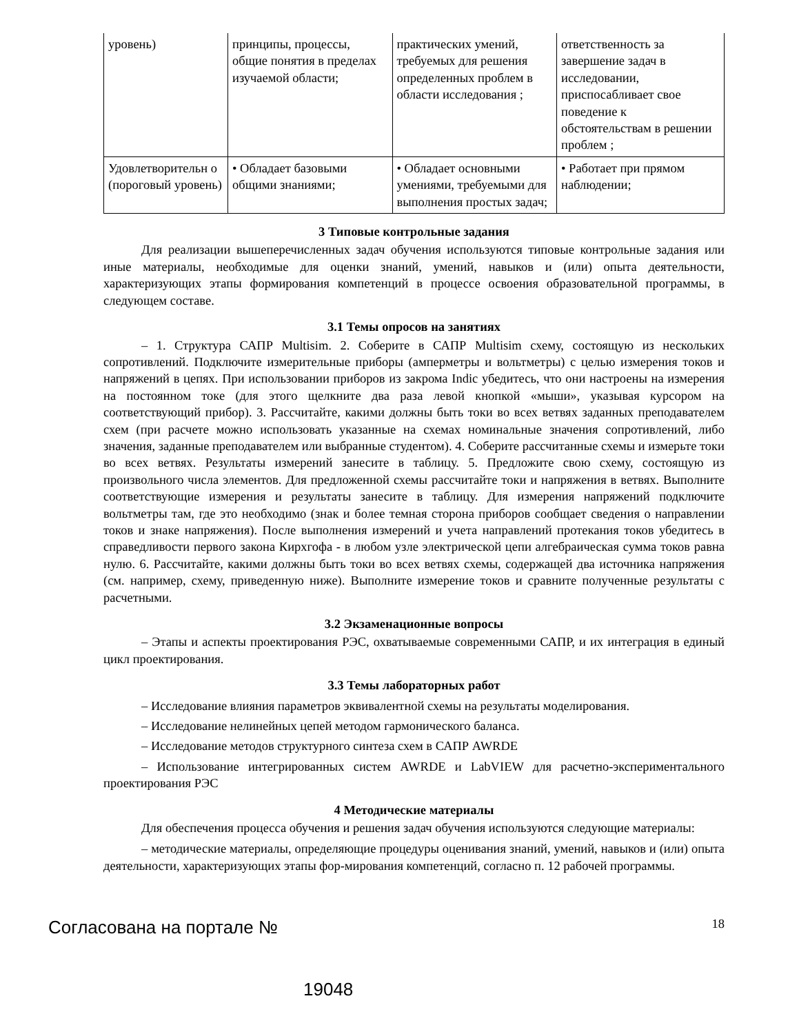| уровень) | принципы, процессы, общие понятия в пределах изучаемой области; | практических умений, требуемых для решения определенных проблем в области исследования ; | ответственность за завершение задач в исследовании, приспосабливает свое поведение к обстоятельствам в решении проблем ; |
| Удовлетворительн о (пороговый уровень) | • Обладает базовыми общими знаниями; | • Обладает основными умениями, требуемыми для выполнения простых задач; | • Работает при прямом наблюдении; |
3 Типовые контрольные задания
Для реализации вышеперечисленных задач обучения используются типовые контрольные задания или иные материалы, необходимые для оценки знаний, умений, навыков и (или) опыта деятельности, характеризующих этапы формирования компетенций в процессе освоения образовательной программы, в следующем составе.
3.1 Темы опросов на занятиях
– 1. Структура САПР Multisim. 2. Соберите в САПР Multisim схему, состоящую из нескольких сопротивлений. Подключите измерительные приборы (амперметры и вольтметры) с целью измерения токов и напряжений в цепях. При использовании приборов из закрома Indic убедитесь, что они настроены на измерения на постоянном токе (для этого щелкните два раза левой кнопкой «мыши», указывая курсором на соответствующий прибор). 3. Рассчитайте, какими должны быть токи во всех ветвях заданных преподавателем схем (при расчете можно использовать указанные на схемах номинальные значения сопротивлений, либо значения, заданные преподавателем или выбранные студентом). 4. Соберите рассчитанные схемы и измерьте токи во всех ветвях. Результаты измерений занесите в таблицу. 5. Предложите свою схему, состоящую из произвольного числа элементов. Для предложенной схемы рассчитайте токи и напряжения в ветвях. Выполните соответствующие измерения и результаты занесите в таблицу. Для измерения напряжений подключите вольтметры там, где это необходимо (знак и более темная сторона приборов сообщает сведения о направлении токов и знаке напряжения). После выполнения измерений и учета направлений протекания токов убедитесь в справедливости первого закона Кирхгофа - в любом узле электрической цепи алгебраическая сумма токов равна нулю. 6. Рассчитайте, какими должны быть токи во всех ветвях схемы, содержащей два источника напряжения (см. например, схему, приведенную ниже). Выполните измерение токов и сравните полученные результаты с расчетными.
3.2 Экзаменационные вопросы
– Этапы и аспекты проектирования РЭС, охватываемые современными САПР, и их интеграция в единый цикл проектирования.
3.3 Темы лабораторных работ
– Исследование влияния параметров эквивалентной схемы на результаты моделирования.
– Исследование нелинейных цепей методом гармонического баланса.
– Исследование методов структурного синтеза схем в САПР AWRDE
– Использование интегрированных систем AWRDE и LabVIEW для расчетно-экспериментального проектирования РЭС
4 Методические материалы
Для обеспечения процесса обучения и решения задач обучения используются следующие материалы:
– методические материалы, определяющие процедуры оценивания знаний, умений, навыков и (или) опыта деятельности, характеризующих этапы фор-мирования компетенций, согласно п. 12 рабочей программы.
Согласована на портале № 18
19048